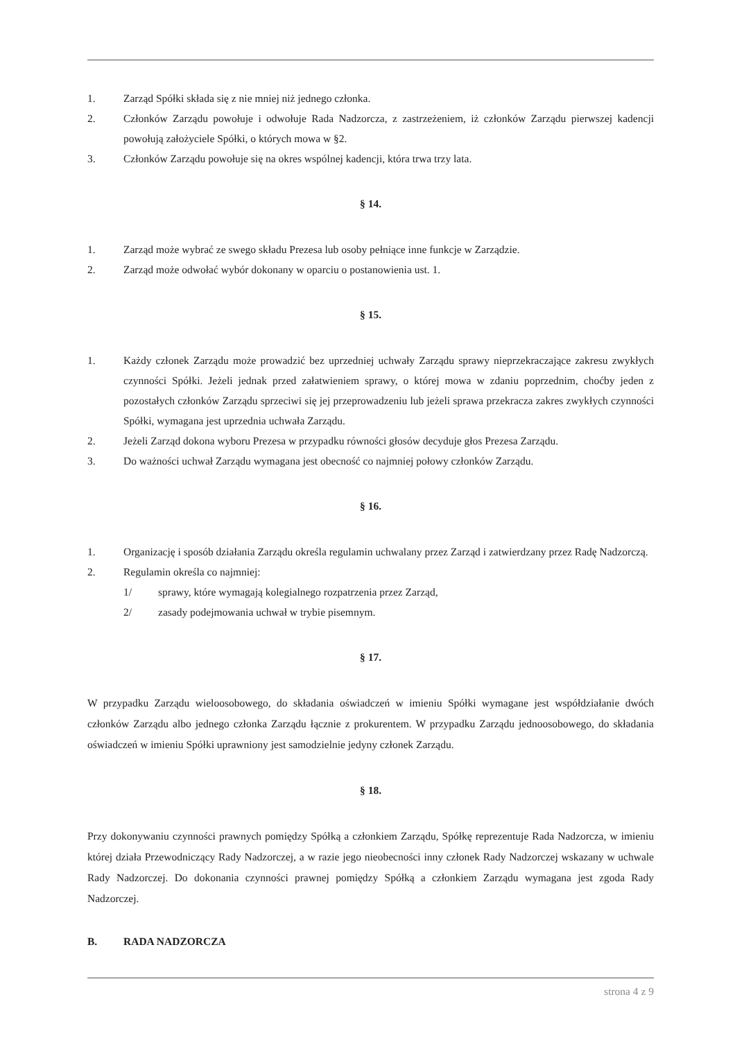1. Zarząd Spółki składa się z nie mniej niż jednego członka.
2. Członków Zarządu powołuje i odwołuje Rada Nadzorcza, z zastrzeżeniem, iż członków Zarządu pierwszej kadencji powołują założyciele Spółki, o których mowa w §2.
3. Członków Zarządu powołuje się na okres wspólnej kadencji, która trwa trzy lata.
§ 14.
1. Zarząd może wybrać ze swego składu Prezesa lub osoby pełniące inne funkcje w Zarządzie.
2. Zarząd może odwołać wybór dokonany w oparciu o postanowienia ust. 1.
§ 15.
1. Każdy członek Zarządu może prowadzić bez uprzedniej uchwały Zarządu sprawy nieprzekraczające zakresu zwykłych czynności Spółki. Jeżeli jednak przed załatwieniem sprawy, o której mowa w zdaniu poprzednim, choćby jeden z pozostałych członków Zarządu sprzeciwi się jej przeprowadzeniu lub jeżeli sprawa przekracza zakres zwykłych czynności Spółki, wymagana jest uprzednia uchwała Zarządu.
2. Jeżeli Zarząd dokona wyboru Prezesa w przypadku równości głosów decyduje głos Prezesa Zarządu.
3. Do ważności uchwał Zarządu wymagana jest obecność co najmniej połowy członków Zarządu.
§ 16.
1. Organizację i sposób działania Zarządu określa regulamin uchwalany przez Zarząd i zatwierdzany przez Radę Nadzorczą.
2. Regulamin określa co najmniej:
1/ sprawy, które wymagają kolegialnego rozpatrzenia przez Zarząd,
2/ zasady podejmowania uchwał w trybie pisemnym.
§ 17.
W przypadku Zarządu wieloosobowego, do składania oświadczeń w imieniu Spółki wymagane jest współdziałanie dwóch członków Zarządu albo jednego członka Zarządu łącznie z prokurentem. W przypadku Zarządu jednoosobowego, do składania oświadczeń w imieniu Spółki uprawniony jest samodzielnie jedyny członek Zarządu.
§ 18.
Przy dokonywaniu czynności prawnych pomiędzy Spółką a członkiem Zarządu, Spółkę reprezentuje Rada Nadzorcza, w imieniu której działa Przewodniczący Rady Nadzorczej, a w razie jego nieobecności inny członek Rady Nadzorczej wskazany w uchwale Rady Nadzorczej. Do dokonania czynności prawnej pomiędzy Spółką a członkiem Zarządu wymagana jest zgoda Rady Nadzorczej.
B. RADA NADZORCZA
strona 4 z 9